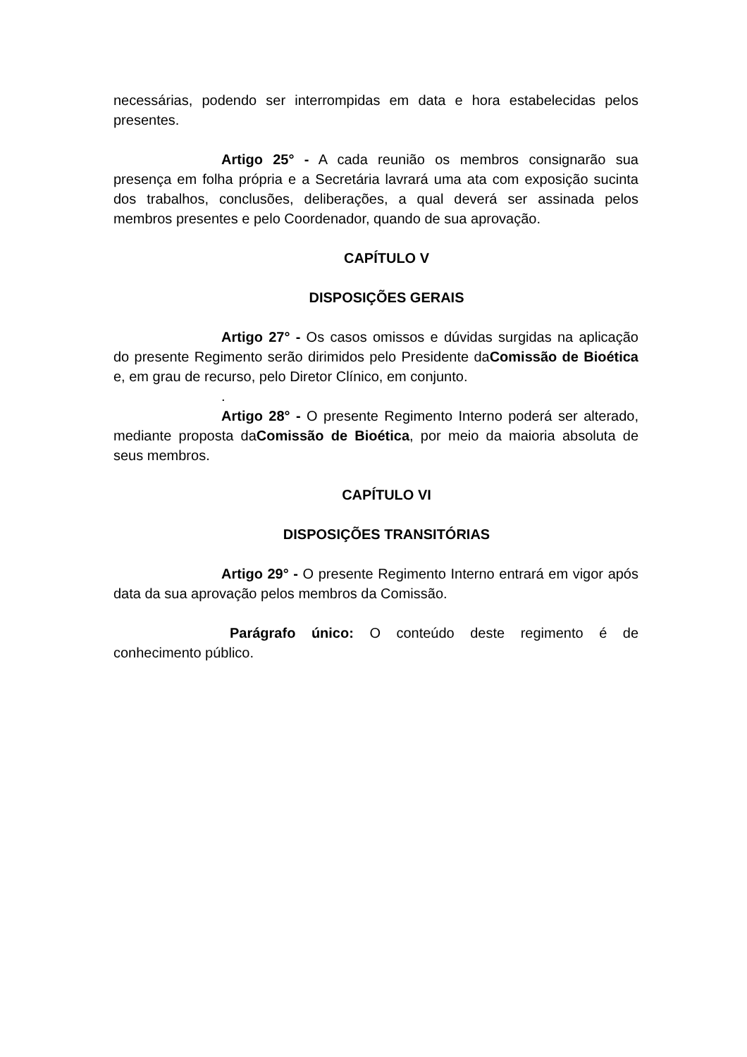necessárias, podendo ser interrompidas em data e hora estabelecidas pelos presentes.
Artigo 25° - A cada reunião os membros consignarão sua presença em folha própria e a Secretária lavrará uma ata com exposição sucinta dos trabalhos, conclusões, deliberações, a qual deverá ser assinada pelos membros presentes e pelo Coordenador, quando de sua aprovação.
CAPÍTULO V
DISPOSIÇÕES GERAIS
Artigo 27° - Os casos omissos e dúvidas surgidas na aplicação do presente Regimento serão dirimidos pelo Presidente daComissão de Bioética e, em grau de recurso, pelo Diretor Clínico, em conjunto.
.
Artigo 28° - O presente Regimento Interno poderá ser alterado, mediante proposta daComissão de Bioética, por meio da maioria absoluta de seus membros.
CAPÍTULO VI
DISPOSIÇÕES TRANSITÓRIAS
Artigo 29° - O presente Regimento Interno entrará em vigor após data da sua aprovação pelos membros da Comissão.
Parágrafo único: O conteúdo deste regimento é de conhecimento público.